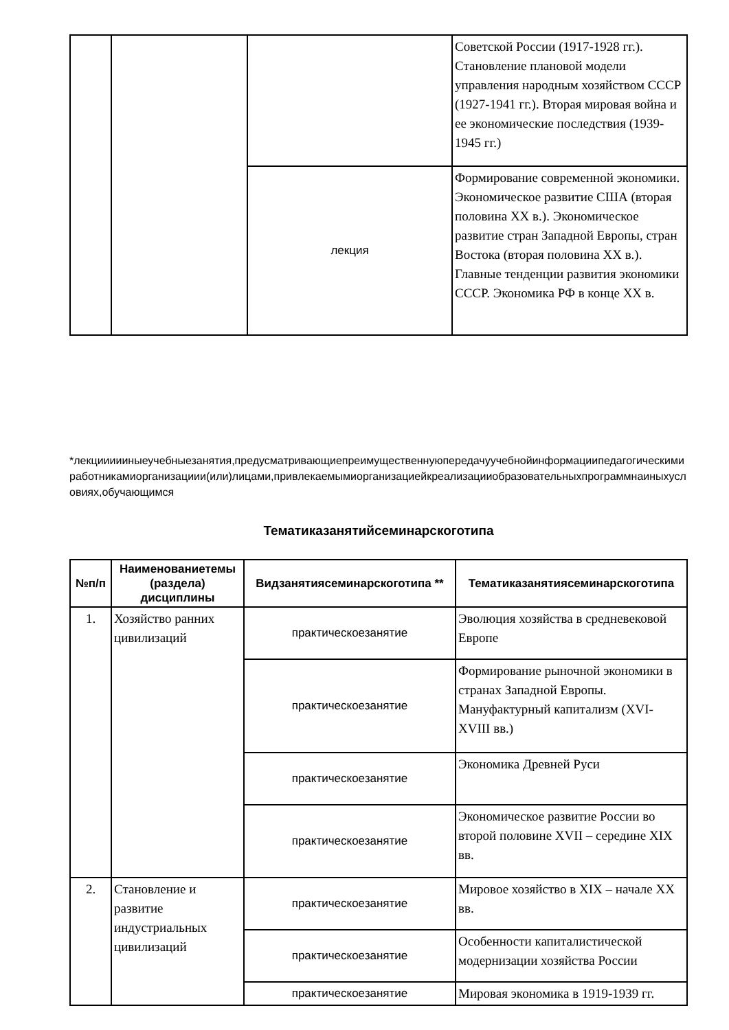| | | | Советской России (1917-1928 гг.). Становление плановой модели управления народным хозяйством СССР (1927-1941 гг.). Вторая мировая война и ее экономические последствия (1939-1945 гг.) |
| | | лекция | Формирование современной экономики. Экономическое развитие США (вторая половина XX в.). Экономическое развитие стран Западной Европы, стран Востока (вторая половина XX в.). Главные тенденции развития экономики СССР. Экономика РФ в конце XX в. |
*лекциииииныеучебныезанятия,предусматривающиепреимущественнуюпередачуучебнойинформациипедагогическимиработникамиорганизациии(или)лицами,привлекаемымиорганизациейкреализацииобразовательныхпрограммнаиныхусловиях,обучающимся
Тематиказанятийсеминарскоготипа
| №п/п | Наименованиетемы (раздела) дисциплины | Видзанятиясеминарскоготипа ** | Тематиказанятиясеминарскоготипа |
| --- | --- | --- | --- |
| 1. | Хозяйство ранних цивилизаций | практическоезанятие | Эволюция хозяйства в средневековой Европе |
| | | практическоезанятие | Формирование рыночной экономики в странах Западной Европы. Мануфактурный капитализм (XVI-XVIII вв.) |
| | | практическоезанятие | Экономика Древней Руси |
| | | практическоезанятие | Экономическое развитие России во второй половине XVII – середине XIX вв. |
| 2. | Становление и развитие индустриальных цивилизаций | практическоезанятие | Мировое хозяйство в XIX – начале XX вв. |
| | | практическоезанятие | Особенности капиталистической модернизации хозяйства России |
| | | практическоезанятие | Мировая экономика в 1919-1939 гг. |